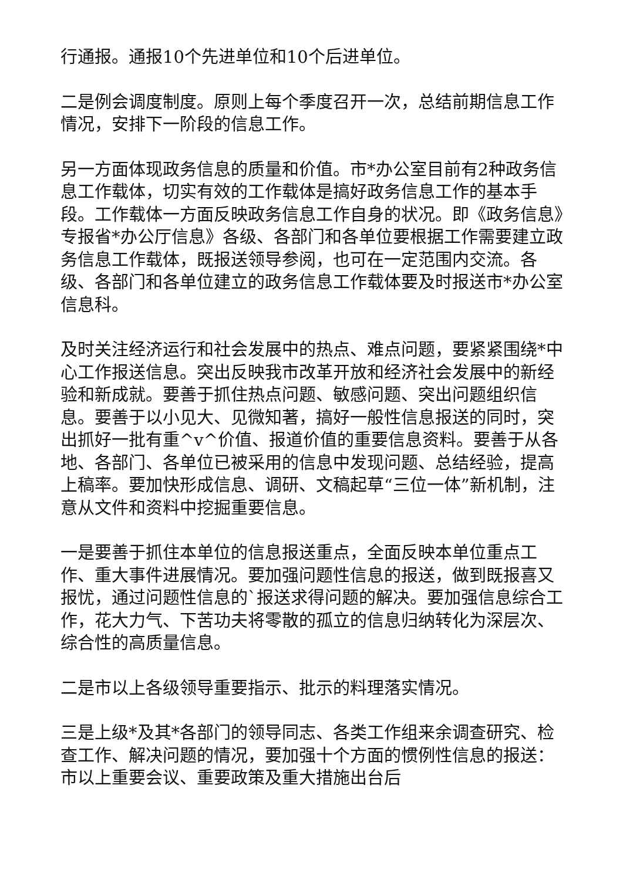行通报。通报10个先进单位和10个后进单位。
二是例会调度制度。原则上每个季度召开一次，总结前期信息工作情况，安排下一阶段的信息工作。
另一方面体现政务信息的质量和价值。市*办公室目前有2种政务信息工作载体，切实有效的工作载体是搞好政务信息工作的基本手段。工作载体一方面反映政务信息工作自身的状况。即《政务信息》专报省*办公厅信息》各级、各部门和各单位要根据工作需要建立政务信息工作载体，既报送领导参阅，也可在一定范围内交流。各级、各部门和各单位建立的政务信息工作载体要及时报送市*办公室信息科。
及时关注经济运行和社会发展中的热点、难点问题，要紧紧围绕*中心工作报送信息。突出反映我市改革开放和经济社会发展中的新经验和新成就。要善于抓住热点问题、敏感问题、突出问题组织信息。要善于以小见大、见微知著，搞好一般性信息报送的同时，突出抓好一批有重^v^价值、报道价值的重要信息资料。要善于从各地、各部门、各单位已被采用的信息中发现问题、总结经验，提高上稿率。要加快形成信息、调研、文稿起草“三位一体”新机制，注意从文件和资料中挖掘重要信息。
一是要善于抓住本单位的信息报送重点，全面反映本单位重点工作、重大事件进展情况。要加强问题性信息的报送，做到既报喜又报忧，通过问题性信息的`报送求得问题的解决。要加强信息综合工作，花大力气、下苦功夫将零散的孤立的信息归纳转化为深层次、综合性的高质量信息。
二是市以上各级领导重要指示、批示的料理落实情况。
三是上级*及其*各部门的领导同志、各类工作组来余调查研究、检查工作、解决问题的情况，要加强十个方面的惯例性信息的报送：市以上重要会议、重要政策及重大措施出台后